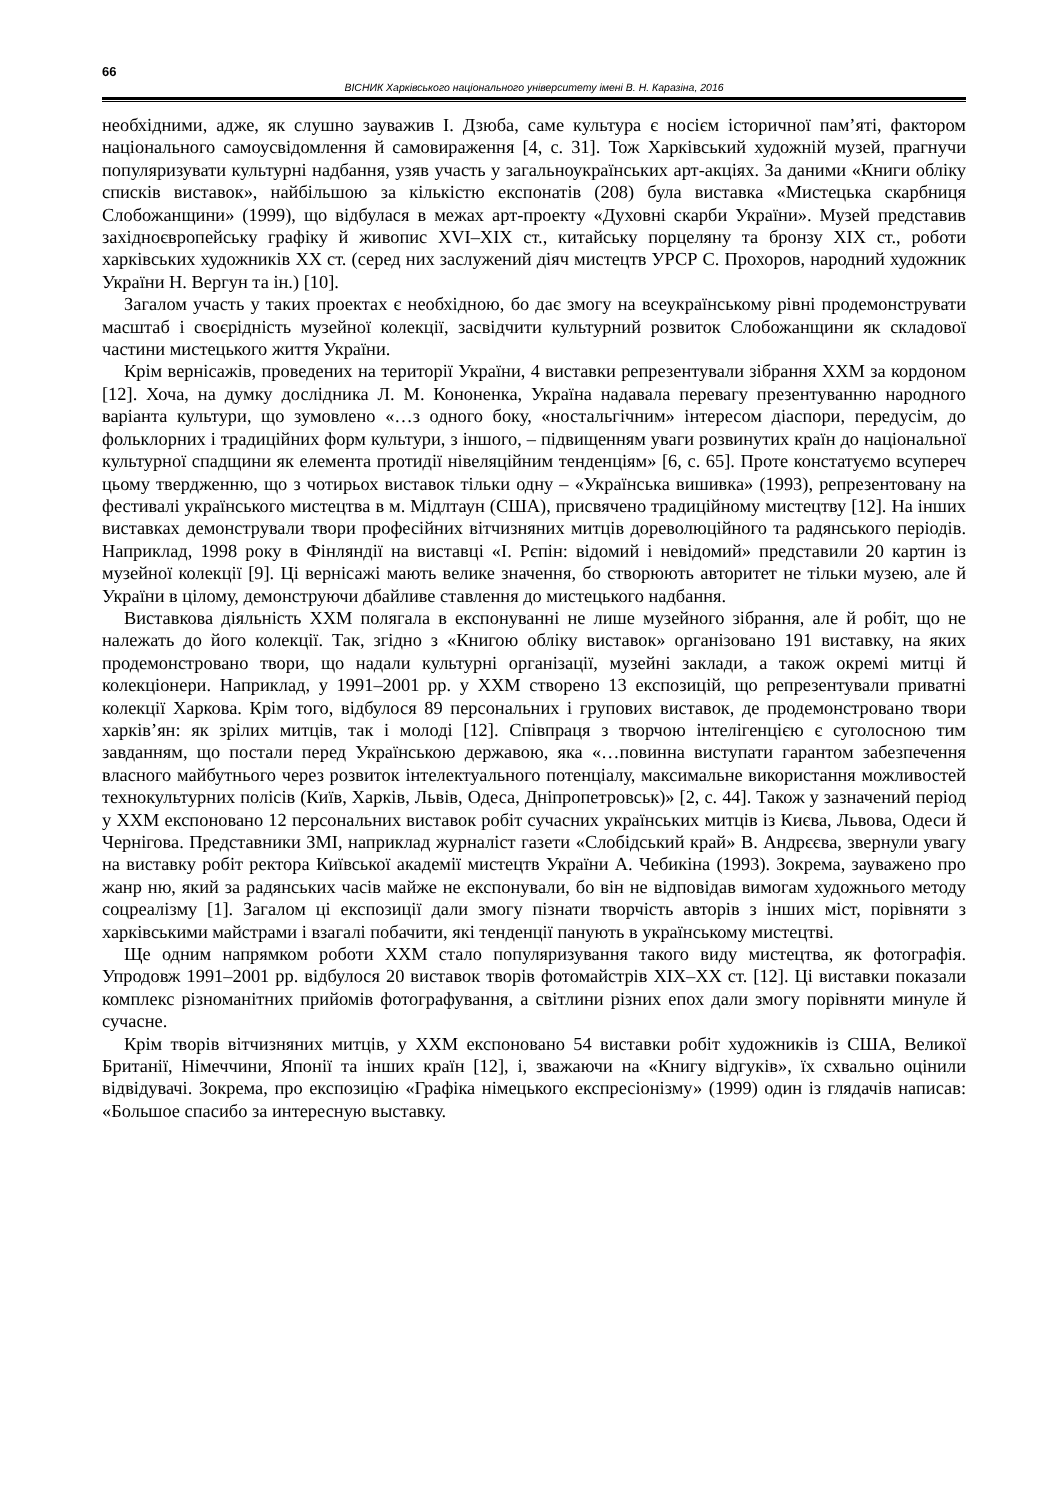66
ВІСНИК Харківського національного університету імені В. Н. Каразіна, 2016
необхідними, адже, як слушно зауважив І. Дзюба, саме культура є носієм історичної пам’яті, фактором національного самоусвідомлення й самовираження [4, с. 31]. Тож Харківський художній музей, прагнучи популяризувати культурні надбання, узяв участь у загальноукраїнських арт-акціях. За даними «Книги обліку списків виставок», найбільшою за кількістю експонатів (208) була виставка «Мистецька скарбниця Слобожанщини» (1999), що відбулася в межах арт-проекту «Духовні скарби України». Музей представив західноєвропейську графіку й живопис XVI–XIX ст., китайську порцеляну та бронзу XIX ст., роботи харківських художників XX ст. (серед них заслужений діяч мистецтв УРСР С. Прохоров, народний художник України Н. Вергун та ін.) [10].
Загалом участь у таких проектах є необхідною, бо дає змогу на всеукраїнському рівні продемонструвати масштаб і своєрідність музейної колекції, засвідчити культурний розвиток Слобожанщини як складової частини мистецького життя України.
Крім вернісажів, проведених на території України, 4 виставки репрезентували зібрання ХХМ за кордоном [12]. Хоча, на думку дослідника Л. М. Кононенка, Україна надавала перевагу презентуванню народного варіанта культури, що зумовлено «…з одного боку, «ностальгічним» інтересом діаспори, передусім, до фольклорних і традиційних форм культури, з іншого, – підвищенням уваги розвинутих країн до національної культурної спадщини як елемента протидії нівеляційним тенденціям» [6, с. 65]. Проте констатуємо всупереч цьому твердженню, що з чотирьох виставок тільки одну – «Українська вишивка» (1993), репрезентовану на фестивалі українського мистецтва в м. Мідлтаун (США), присвячено традиційному мистецтву [12]. На інших виставках демонстрували твори професійних вітчизняних митців дореволюційного та радянського періодів. Наприклад, 1998 року в Фінляндії на виставці «І. Рєпін: відомий і невідомий» представили 20 картин із музейної колекції [9]. Ці вернісажі мають велике значення, бо створюють авторитет не тільки музею, але й України в цілому, демонструючи дбайливе ставлення до мистецького надбання.
Виставкова діяльність ХХМ полягала в експонуванні не лише музейного зібрання, але й робіт, що не належать до його колекції. Так, згідно з «Книгою обліку виставок» організовано 191 виставку, на яких продемонстровано твори, що надали культурні організації, музейні заклади, а також окремі митці й колекціонери. Наприклад, у 1991–2001 рр. у ХХМ створено 13 експозицій, що репрезентували приватні колекції Харкова. Крім того, відбулося 89 персональних і групових виставок, де продемонстровано твори харків’ян: як зрілих митців, так і молоді [12]. Співпраця з творчою інтелігенцією є суголосною тим завданням, що постали перед Українською державою, яка «…повинна виступати гарантом забезпечення власного майбутнього через розвиток інтелектуального потенціалу, максимальне використання можливостей технокультурних полісів (Київ, Харків, Львів, Одеса, Дніпропетровськ)» [2, с. 44]. Також у зазначений період у ХХМ експоновано 12 персональних виставок робіт сучасних українських митців із Києва, Львова, Одеси й Чернігова. Представники ЗМІ, наприклад журналіст газети «Слобідський край» В. Андрєєва, звернули увагу на виставку робіт ректора Київської академії мистецтв України А. Чебикіна (1993). Зокрема, зауважено про жанр ню, який за радянських часів майже не експонували, бо він не відповідав вимогам художнього методу соцреалізму [1]. Загалом ці експозиції дали змогу пізнати творчість авторів з інших міст, порівняти з харківськими майстрами і взагалі побачити, які тенденції панують в українському мистецтві.
Ще одним напрямком роботи ХХМ стало популяризування такого виду мистецтва, як фотографія. Упродовж 1991–2001 рр. відбулося 20 виставок творів фотомайстрів XIX–XX ст. [12]. Ці виставки показали комплекс різноманітних прийомів фотографування, а світлини різних епох дали змогу порівняти минуле й сучасне.
Крім творів вітчизняних митців, у ХХМ експоновано 54 виставки робіт художників із США, Великої Британії, Німеччини, Японії та інших країн [12], і, зважаючи на «Книгу відгуків», їх схвально оцінили відвідувачі. Зокрема, про експозицію «Графіка німецького експресіонізму» (1999) один із глядачів написав: «Большое спасибо за интересную выставку.